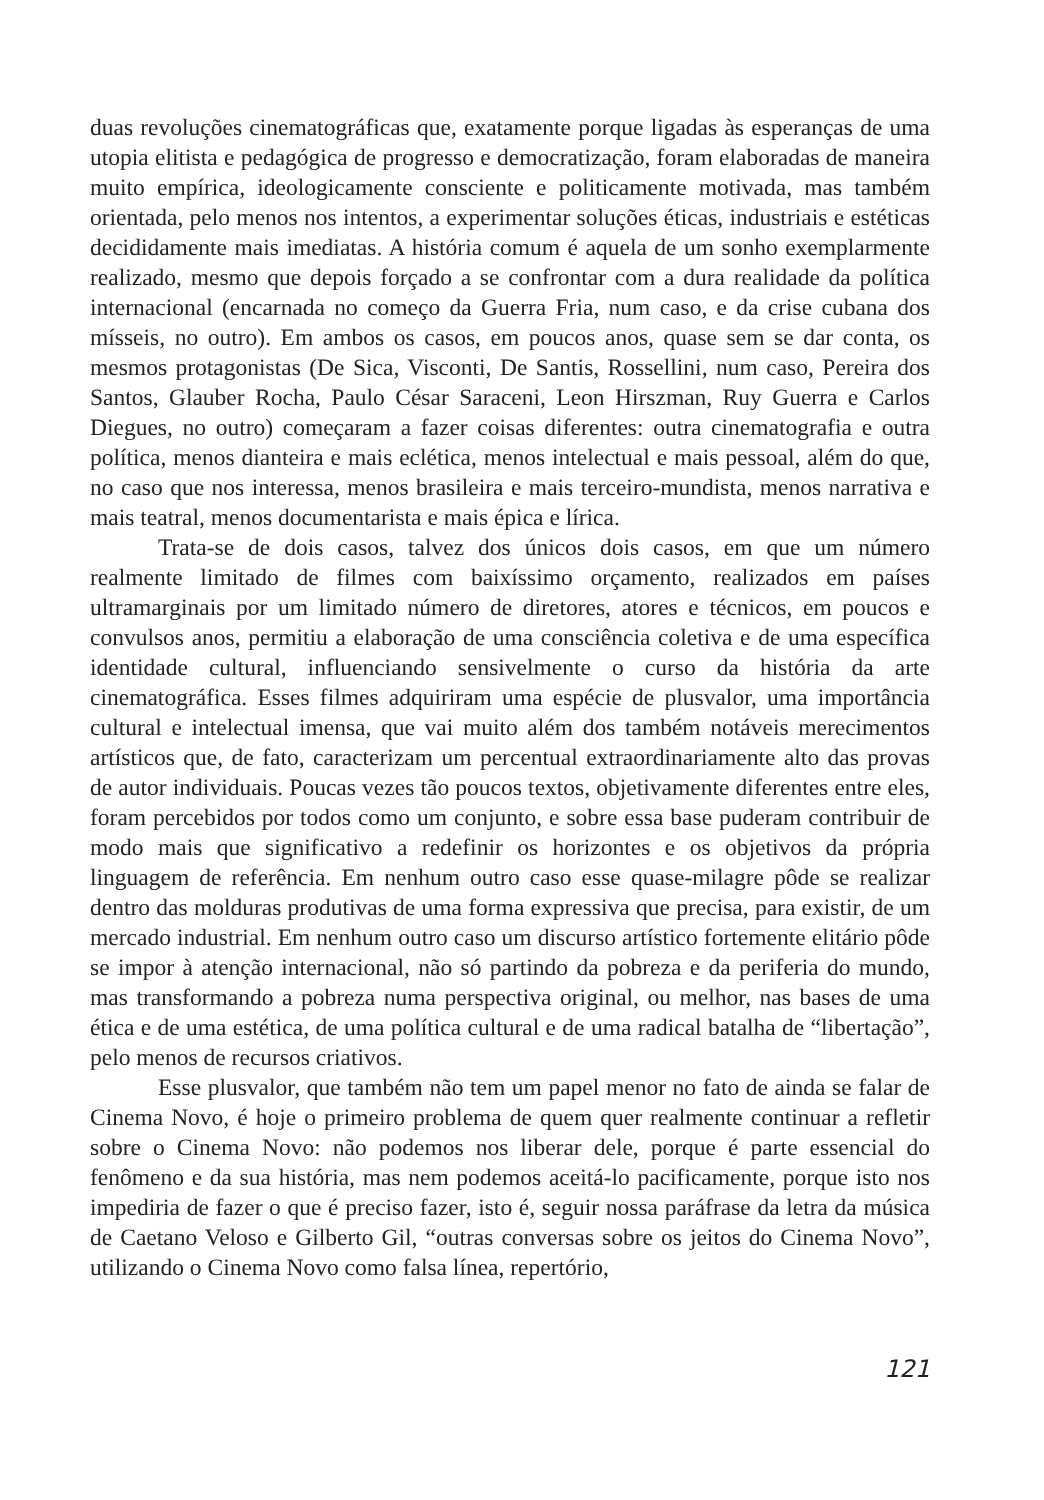duas revoluções cinematográficas que, exatamente porque ligadas às esperanças de uma utopia elitista e pedagógica de progresso e democratização, foram elaboradas de maneira muito empírica, ideologicamente consciente e politicamente motivada, mas também orientada, pelo menos nos intentos, a experimentar soluções éticas, industriais e estéticas decididamente mais imediatas. A história comum é aquela de um sonho exemplarmente realizado, mesmo que depois forçado a se confrontar com a dura realidade da política internacional (encarnada no começo da Guerra Fria, num caso, e da crise cubana dos mísseis, no outro). Em ambos os casos, em poucos anos, quase sem se dar conta, os mesmos protagonistas (De Sica, Visconti, De Santis, Rossellini, num caso, Pereira dos Santos, Glauber Rocha, Paulo César Saraceni, Leon Hirszman, Ruy Guerra e Carlos Diegues, no outro) começaram a fazer coisas diferentes: outra cinematografia e outra política, menos dianteira e mais eclética, menos intelectual e mais pessoal, além do que, no caso que nos interessa, menos brasileira e mais terceiro-mundista, menos narrativa e mais teatral, menos documentarista e mais épica e lírica.
Trata-se de dois casos, talvez dos únicos dois casos, em que um número realmente limitado de filmes com baixíssimo orçamento, realizados em países ultramarginais por um limitado número de diretores, atores e técnicos, em poucos e convulsos anos, permitiu a elaboração de uma consciência coletiva e de uma específica identidade cultural, influenciando sensivelmente o curso da história da arte cinematográfica. Esses filmes adquiriram uma espécie de plusvalor, uma importância cultural e intelectual imensa, que vai muito além dos também notáveis merecimentos artísticos que, de fato, caracterizam um percentual extraordinariamente alto das provas de autor individuais. Poucas vezes tão poucos textos, objetivamente diferentes entre eles, foram percebidos por todos como um conjunto, e sobre essa base puderam contribuir de modo mais que significativo a redefinir os horizontes e os objetivos da própria linguagem de referência. Em nenhum outro caso esse quase-milagre pôde se realizar dentro das molduras produtivas de uma forma expressiva que precisa, para existir, de um mercado industrial. Em nenhum outro caso um discurso artístico fortemente elitário pôde se impor à atenção internacional, não só partindo da pobreza e da periferia do mundo, mas transformando a pobreza numa perspectiva original, ou melhor, nas bases de uma ética e de uma estética, de uma política cultural e de uma radical batalha de “libertação”, pelo menos de recursos criativos.
Esse plusvalor, que também não tem um papel menor no fato de ainda se falar de Cinema Novo, é hoje o primeiro problema de quem quer realmente continuar a refletir sobre o Cinema Novo: não podemos nos liberar dele, porque é parte essencial do fenômeno e da sua história, mas nem podemos aceitá-lo pacificamente, porque isto nos impediria de fazer o que é preciso fazer, isto é, seguir nossa paráfrase da letra da música de Caetano Veloso e Gilberto Gil, “outras conversas sobre os jeitos do Cinema Novo”, utilizando o Cinema Novo como falsa línea, repertório,
121